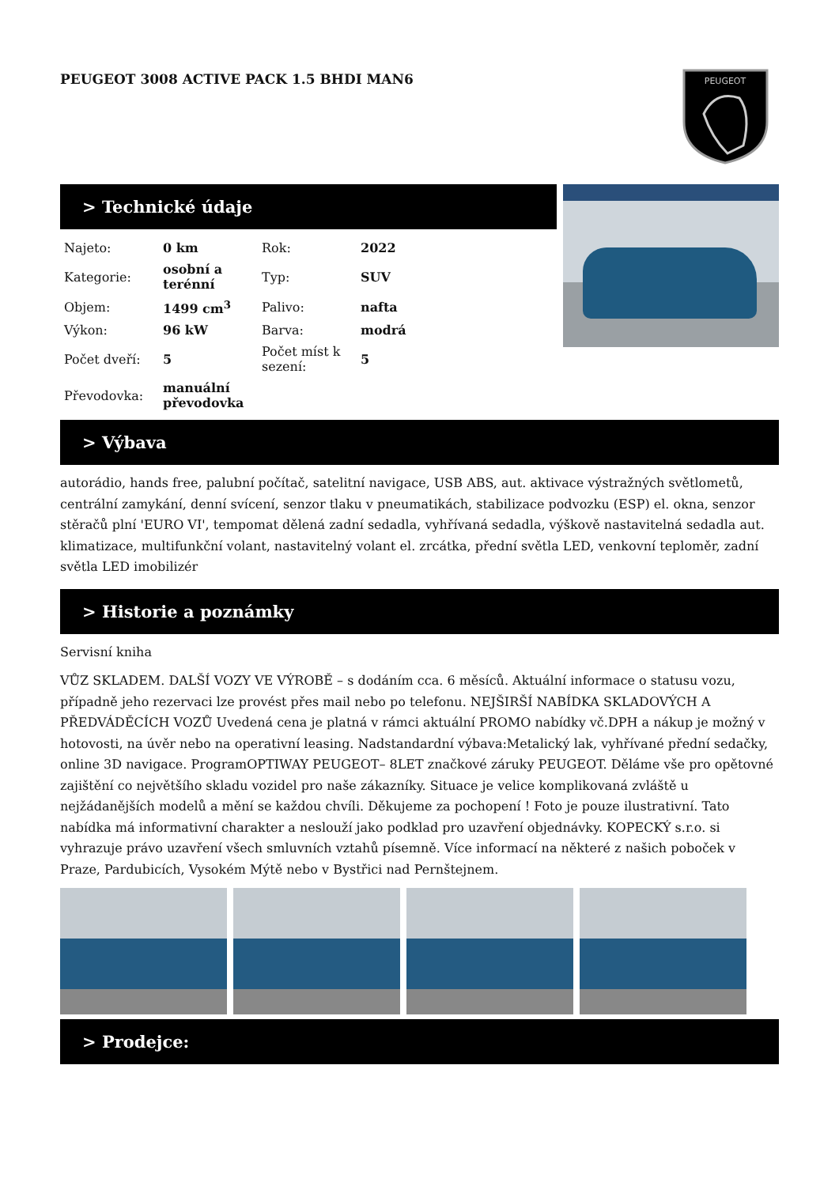PEUGEOT 3008 ACTIVE PACK 1.5 BHDI MAN6
PEUGEOT
> Technické údaje
| Najeto: | 0 km | Rok: | 2022 |
| Kategorie: | osobní a terénní | Typ: | SUV |
| Objem: | 1499 cm<sup>3</sup> | Palivo: | nafta |
| Výkon: | 96 kW | Barva: | modrá |
| Počet dveří: | 5 | Počet míst k sezení: | 5 |
| Převodovka: | manuální převodovka | | |
> Výbava
autorádio, hands free, palubní počítač, satelitní navigace, USB ABS, aut. aktivace výstražných světlometů, centrální zamykání, denní svícení, senzor tlaku v pneumatikách, stabilizace podvozku (ESP) el. okna, senzor stěračů plní 'EURO VI', tempomat dělená zadní sedadla, vyhřívaná sedadla, výškově nastavitelná sedadla aut. klimatizace, multifunkční volant, nastavitelný volant el. zrcátka, přední světla LED, venkovní teploměr, zadní světla LED imobilizér
> Historie a poznámky
Servisní kniha
VŮZ SKLADEM. DALŠÍ VOZY VE VÝROBĚ – s dodáním cca. 6 měsíců. Aktuální informace o statusu vozu, případně jeho rezervaci lze provést přes mail nebo po telefonu. NEJŠIRŠÍ NABÍDKA SKLADOVÝCH A PŘEDVÁDĚCÍCH VOZŮ Uvedená cena je platná v rámci aktuální PROMO nabídky vč.DPH a nákup je možný v hotovosti, na úvěr nebo na operativní leasing. Nadstandardní výbava:Metalický lak, vyhřívané přední sedačky, online 3D navigace. ProgramOPTIWAY PEUGEOT– 8LET značkové záruky PEUGEOT. Děláme vše pro opětovné zajištění co největšího skladu vozidel pro naše zákazníky. Situace je velice komplikovaná zvláště u nejžádanějších modelů a mění se každou chvíli. Děkujeme za pochopení ! Foto je pouze ilustrativní. Tato nabídka má informativní charakter a neslouží jako podklad pro uzavření objednávky. KOPECKÝ s.r.o. si vyhrazuje právo uzavření všech smluvních vztahů písemně. Více informací na některé z našich poboček v Praze, Pardubicích, Vysokém Mýtě nebo v Bystřici nad Pernštejnem.
> Prodejce: